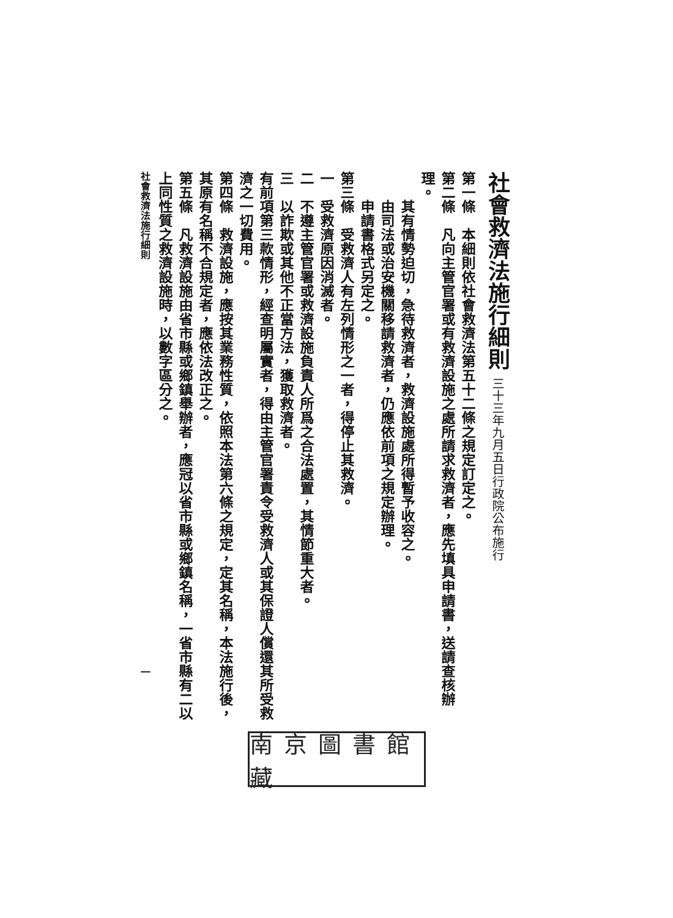社會救濟法施行細則 三十三年九月五日行政院公布施行
第一條　本細則依社會救濟法第五十二條之規定訂定之。
第二條　凡向主管官署或有救濟設施之處所請求救濟者，應先填具申請書，送請查核辦理。
其有情勢迫切，急待救濟者，救濟設施處所得暫予收容之。
由司法或治安機關移請救濟者，仍應依前項之規定辦理。
申請書格式另定之。
第三條　受救濟人有左列情形之一者，得停止其救濟。
一　受救濟原因消滅者。
二　不遵主管官署或救濟設施負責人所爲之合法處置，其情節重大者。
三　以詐欺或其他不正當方法，獲取救濟者。
有前項第三款情形，經查明屬實者，得由主管官署責令受救濟人或其保證人償還其所受救濟之一切費用。
第四條　救濟設施，應按其業務性質，依照本法第六條之規定，定其名稱，本法施行後，其原有名稱不合規定者，應依法改正之。
第五條　凡救濟設施由省市縣或鄉鎮舉辦者，應冠以省市縣或鄉鎮名稱，一省市縣有二以上同性質之救濟設施時，以數字區分之。
社會救濟法施行細則 一
南京圖書館藏